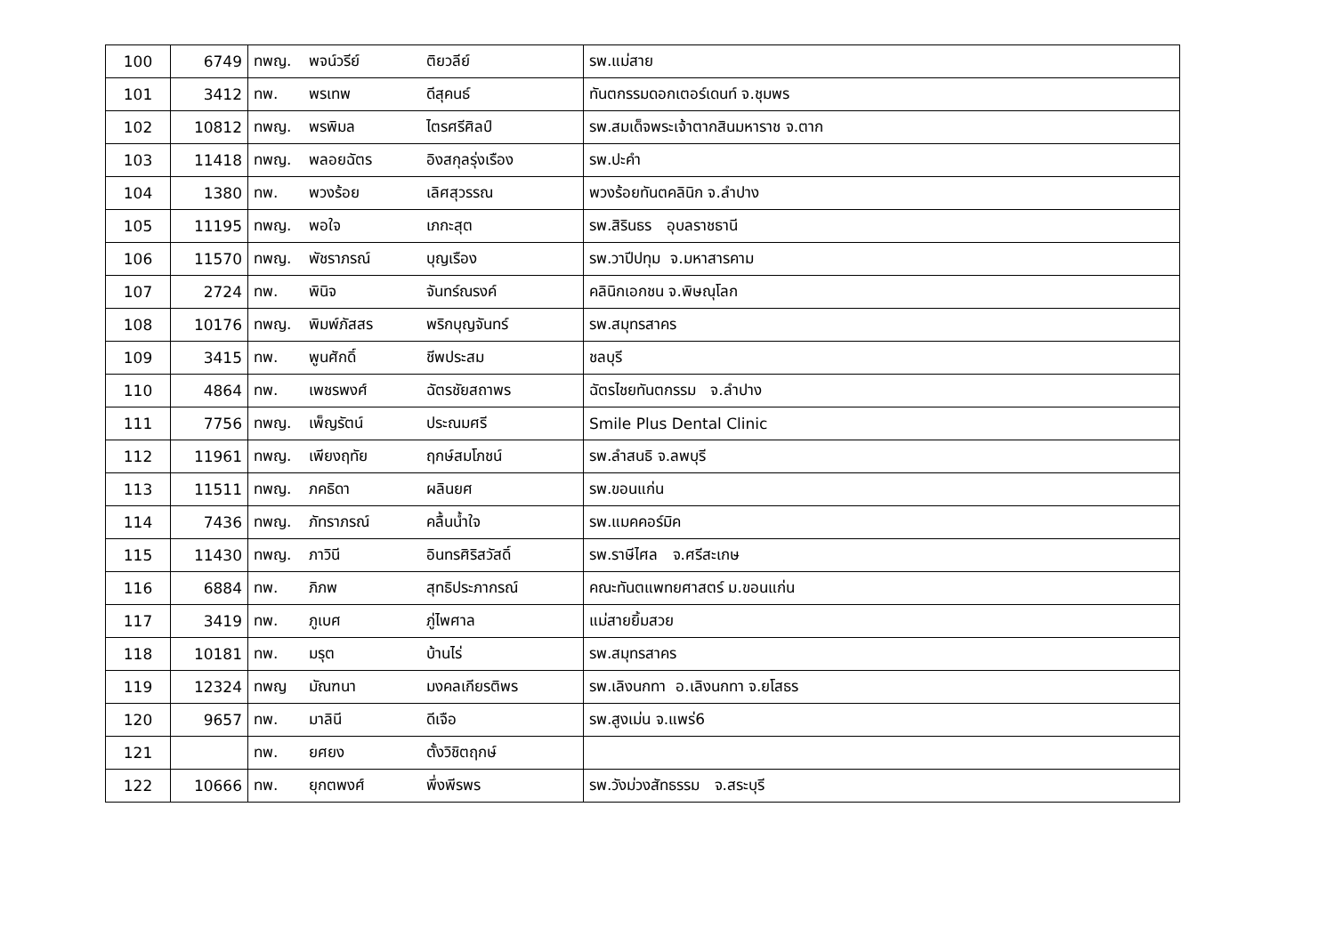| 100 | 6749 | ทพญ. | พจน์วรีย์ | ติยวลีย์ | รพ.แม่สาย |
| 101 | 3412 | ทพ. | พรเทพ | ดีสุคนธ์ | ทันตกรรมดอกเตอร์เดนท์ จ.ชุมพร |
| 102 | 10812 | ทพญ. | พรพิมล | ไตรศรีศิลป์ | รพ.สมเด็จพระเจ้าตากสินมหาราช จ.ตาก |
| 103 | 11418 | ทพญ. | พลอยฉัตร | อิงสกุลรุ่งเรือง | รพ.ปะคำ |
| 104 | 1380 | ทพ. | พวงร้อย | เลิศสุวรรณ | พวงร้อยทันตคลินิก จ.ลำปาง |
| 105 | 11195 | ทพญ. | พอใจ | เภกะสุต | รพ.สิรินธร อุบลราชธานี |
| 106 | 11570 | ทพญ. | พัชราภรณ์ | บุญเรือง | รพ.วาปีปทุม จ.มหาสารคาม |
| 107 | 2724 | ทพ. | พินิจ | จันทร์ณรงค์ | คลินิกเอกชน จ.พิษณุโลก |
| 108 | 10176 | ทพญ. | พิมพ์ภัสสร | พริกบุญจันทร์ | รพ.สมุทรสาคร |
| 109 | 3415 | ทพ. | พูนศักดิ์ | ชีพประสม | ชลบุรี |
| 110 | 4864 | ทพ. | เพชรพงศ์ | ฉัตรชัยสถาพร | ฉัตรไชยทันตกรรม จ.ลำปาง |
| 111 | 7756 | ทพญ. | เพ็ญรัตน์ | ประณมศรี | Smile Plus Dental Clinic |
| 112 | 11961 | ทพญ. | เพียงฤทัย | ฤกษ์สมโภชน์ | รพ.ลำสนธิ จ.ลพบุรี |
| 113 | 11511 | ทพญ. | ภคธิดา | ผลินยศ | รพ.ขอนแก่น |
| 114 | 7436 | ทพญ. | ภัทราภรณ์ | คลื้นน้ำใจ | รพ.แมคคอร์มิค |
| 115 | 11430 | ทพญ. | ภาวินี | อินทรศิริสวัสดิ์ | รพ.ราษีไศล จ.ศรีสะเกษ |
| 116 | 6884 | ทพ. | ภิภพ | สุทธิประภากรณ์ | คณะทันตแพทยศาสตร์ ม.ขอนแก่น |
| 117 | 3419 | ทพ. | ภูเบศ | ภู่ไพศาล | แม่สายยิ้มสวย |
| 118 | 10181 | ทพ. | มรุต | บ้านไร่ | รพ.สมุทรสาคร |
| 119 | 12324 | ทพญ | มัณฑนา | มงคลเกียรติพร | รพ.เลิงนกทา อ.เลิงนกทา จ.ยโสธร |
| 120 | 9657 | ทพ. | มาลินี | ดีเจือ | รพ.สูงเม่น จ.แพร่6 |
| 121 | | ทพ. | ยศยง | ตั้งวิชิตฤกษ์ | |
| 122 | 10666 | ทพ. | ยุกตพงศ์ | พึ่งพีรพร | รพ.วังม่วงสัทธรรม จ.สระบุรี |